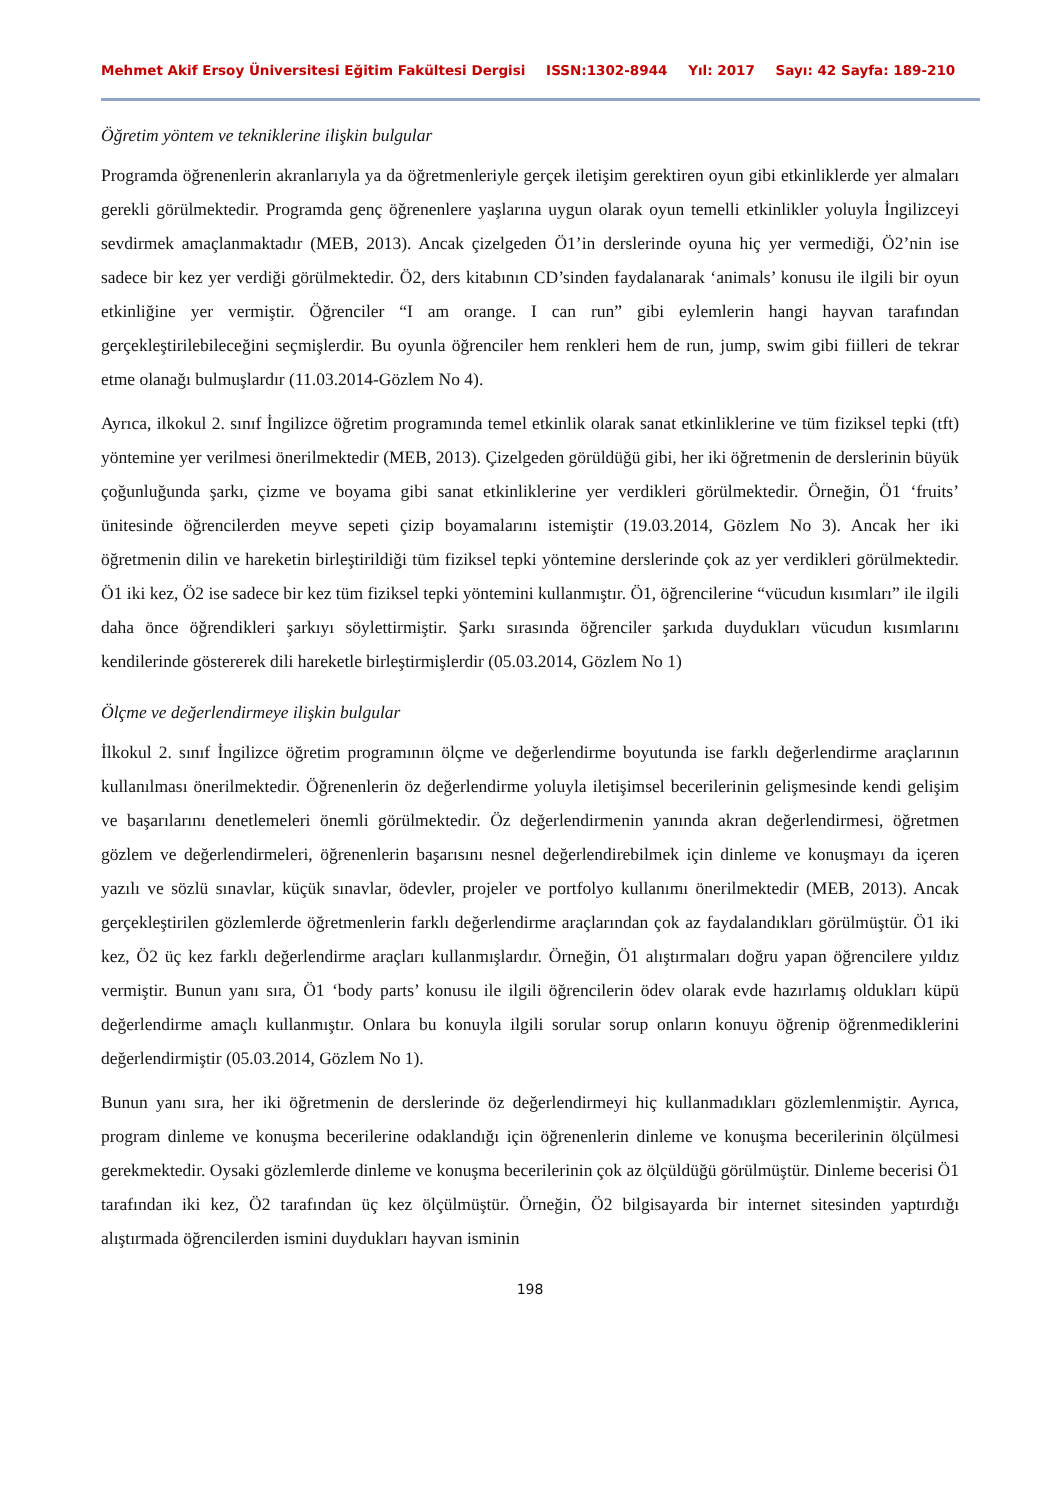Mehmet Akif Ersoy Üniversitesi Eğitim Fakültesi Dergisi ISSN:1302-8944 Yıl: 2017 Sayı: 42 Sayfa: 189-210
Öğretim yöntem ve tekniklerine ilişkin bulgular
Programda öğrenenlerin akranlarıyla ya da öğretmenleriyle gerçek iletişim gerektiren oyun gibi etkinliklerde yer almaları gerekli görülmektedir. Programda genç öğrenenlere yaşlarına uygun olarak oyun temelli etkinlikler yoluyla İngilizceyi sevdirmek amaçlanmaktadır (MEB, 2013). Ancak çizelgeden Ö1’in derslerinde oyuna hiç yer vermediği, Ö2’nin ise sadece bir kez yer verdiği görülmektedir. Ö2, ders kitabının CD’sinden faydalanarak ‘animals’ konusu ile ilgili bir oyun etkinliğine yer vermiştir. Öğrenciler “I am orange. I can run” gibi eylemlerin hangi hayvan tarafından gerçekleştirilebileceğini seçmişlerdir. Bu oyunla öğrenciler hem renkleri hem de run, jump, swim gibi fiilleri de tekrar etme olanağı bulmuşlardır (11.03.2014-Gözlem No 4).
Ayrıca, ilkokul 2. sınıf İngilizce öğretim programında temel etkinlik olarak sanat etkinliklerine ve tüm fiziksel tepki (tft) yöntemine yer verilmesi önerilmektedir (MEB, 2013). Çizelgeden görüldüğü gibi, her iki öğretmenin de derslerinin büyük çoğunluğunda şarkı, çizme ve boyama gibi sanat etkinliklerine yer verdikleri görülmektedir. Örneğin, Ö1 ‘fruits’ ünitesinde öğrencilerden meyve sepeti çizip boyamalarını istemiştir (19.03.2014, Gözlem No 3). Ancak her iki öğretmenin dilin ve hareketin birleştirildiği tüm fiziksel tepki yöntemine derslerinde çok az yer verdikleri görülmektedir. Ö1 iki kez, Ö2 ise sadece bir kez tüm fiziksel tepki yöntemini kullanmıştır. Ö1, öğrencilerine “vücudun kısımları” ile ilgili daha önce öğrendikleri şarkıyı söylettirmiştir. Şarkı sırasında öğrenciler şarkıda duydukları vücudun kısımlarını kendilerinde göstererek dili hareketle birleştirmişlerdir (05.03.2014, Gözlem No 1)
Ölçme ve değerlendirmeye ilişkin bulgular
İlkokul 2. sınıf İngilizce öğretim programının ölçme ve değerlendirme boyutunda ise farklı değerlendirme araçlarının kullanılması önerilmektedir. Öğrenenlerin öz değerlendirme yoluyla iletişimsel becerilerinin gelişmesinde kendi gelişim ve başarılarını denetlemeleri önemli görülmektedir. Öz değerlendirmenin yanında akran değerlendirmesi, öğretmen gözlem ve değerlendirmeleri, öğrenenlerin başarısını nesnel değerlendirebilmek için dinleme ve konuşmayı da içeren yazılı ve sözlü sınavlar, küçük sınavlar, ödevler, projeler ve portfolyo kullanımı önerilmektedir (MEB, 2013). Ancak gerçekleştirilen gözlemlerde öğretmenlerin farklı değerlendirme araçlarından çok az faydalandıkları görülmüştür. Ö1 iki kez, Ö2 üç kez farklı değerlendirme araçları kullanmışlardır. Örneğin, Ö1 alıştırmaları doğru yapan öğrencilere yıldız vermiştir. Bunun yanı sıra, Ö1 ‘body parts’ konusu ile ilgili öğrencilerin ödev olarak evde hazırlamış oldukları küpü değerlendirme amaçlı kullanmıştır. Onlara bu konuyla ilgili sorular sorup onların konuyu öğrenip öğrenmediklerini değerlendirmiştir (05.03.2014, Gözlem No 1).
Bunun yanı sıra, her iki öğretmenin de derslerinde öz değerlendirmeyi hiç kullanmadıkları gözlemlenmiştir. Ayrıca, program dinleme ve konuşma becerilerine odaklandığı için öğrenenlerin dinleme ve konuşma becerilerinin ölçülmesi gerekmektedir. Oysaki gözlemlerde dinleme ve konuşma becerilerinin çok az ölçüldüğü görülmüştür. Dinleme becerisi Ö1 tarafından iki kez, Ö2 tarafından üç kez ölçülmüştür. Örneğin, Ö2 bilgisayarda bir internet sitesinden yaptırdığı alıştırmada öğrencilerden ismini duydukları hayvan isminin
198